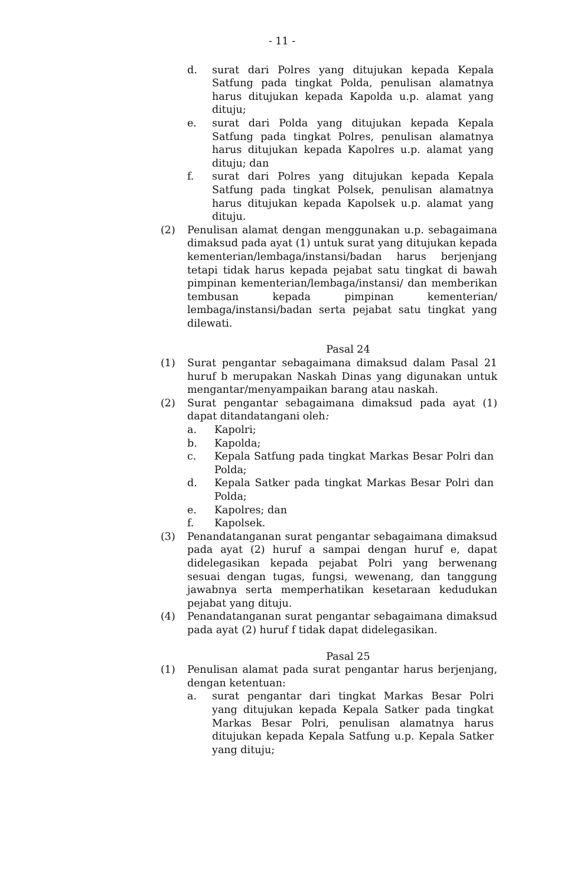- 11 -
d. surat dari Polres yang ditujukan kepada Kepala Satfung pada tingkat Polda, penulisan alamatnya harus ditujukan kepada Kapolda u.p. alamat yang dituju;
e. surat dari Polda yang ditujukan kepada Kepala Satfung pada tingkat Polres, penulisan alamatnya harus ditujukan kepada Kapolres u.p. alamat yang dituju; dan
f. surat dari Polres yang ditujukan kepada Kepala Satfung pada tingkat Polsek, penulisan alamatnya harus ditujukan kepada Kapolsek u.p. alamat yang dituju.
(2) Penulisan alamat dengan menggunakan u.p. sebagaimana dimaksud pada ayat (1) untuk surat yang ditujukan kepada kementerian/lembaga/instansi/badan harus berjenjang tetapi tidak harus kepada pejabat satu tingkat di bawah pimpinan kementerian/lembaga/instansi/ dan memberikan tembusan kepada pimpinan kementerian/ lembaga/instansi/badan serta pejabat satu tingkat yang dilewati.
Pasal 24
(1) Surat pengantar sebagaimana dimaksud dalam Pasal 21 huruf b merupakan Naskah Dinas yang digunakan untuk mengantar/menyampaikan barang atau naskah.
(2) Surat pengantar sebagaimana dimaksud pada ayat (1) dapat ditandatangani oleh:
a. Kapolri;
b. Kapolda;
c. Kepala Satfung pada tingkat Markas Besar Polri dan Polda;
d. Kepala Satker pada tingkat Markas Besar Polri dan Polda;
e. Kapolres; dan
f. Kapolsek.
(3) Penandatanganan surat pengantar sebagaimana dimaksud pada ayat (2) huruf a sampai dengan huruf e, dapat didelegasikan kepada pejabat Polri yang berwenang sesuai dengan tugas, fungsi, wewenang, dan tanggung jawabnya serta memperhatikan kesetaraan kedudukan pejabat yang dituju.
(4) Penandatanganan surat pengantar sebagaimana dimaksud pada ayat (2) huruf f tidak dapat didelegasikan.
Pasal 25
(1) Penulisan alamat pada surat pengantar harus berjenjang, dengan ketentuan:
a. surat pengantar dari tingkat Markas Besar Polri yang ditujukan kepada Kepala Satker pada tingkat Markas Besar Polri, penulisan alamatnya harus ditujukan kepada Kepala Satfung u.p. Kepala Satker yang dituju;